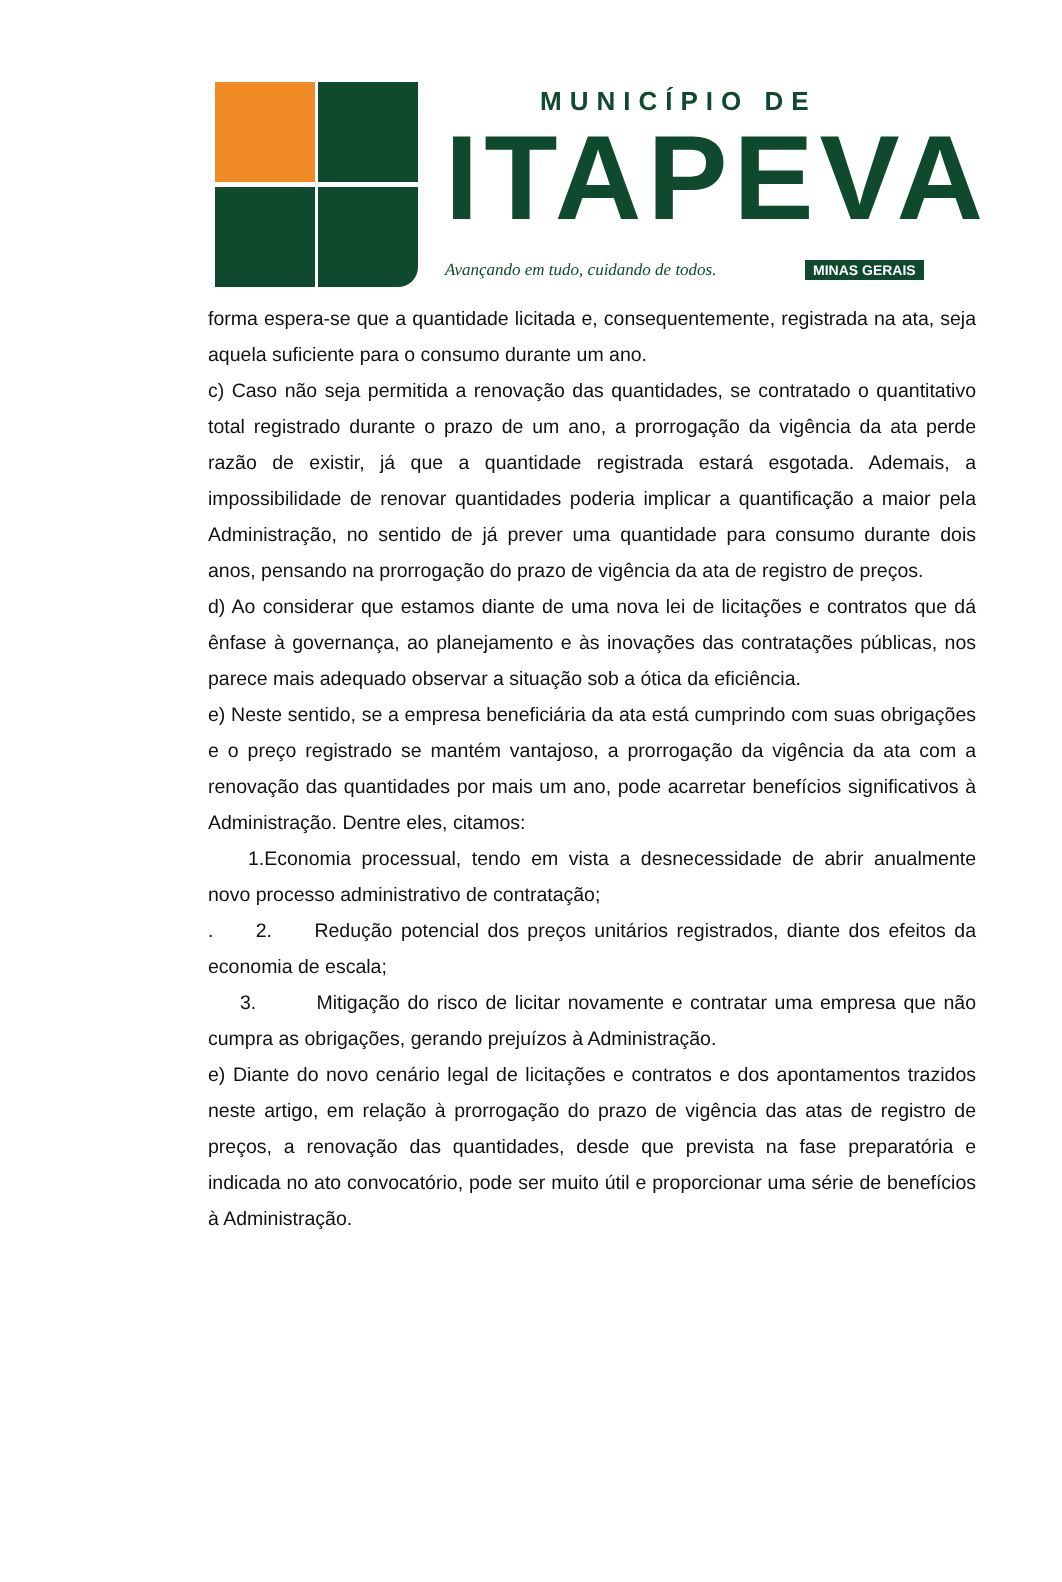MUNICÍPIO DE
ITAPEVA
Avançando em tudo, cuidando de todos.
MINAS GERAIS
forma espera-se que a quantidade licitada e, consequentemente, registrada na ata, seja aquela suficiente para o consumo durante um ano.
c) Caso não seja permitida a renovação das quantidades, se contratado o quantitativo total registrado durante o prazo de um ano, a prorrogação da vigência da ata perde razão de existir, já que a quantidade registrada estará esgotada. Ademais, a impossibilidade de renovar quantidades poderia implicar a quantificação a maior pela Administração, no sentido de já prever uma quantidade para consumo durante dois anos, pensando na prorrogação do prazo de vigência da ata de registro de preços.
d) Ao considerar que estamos diante de uma nova lei de licitações e contratos que dá ênfase à governança, ao planejamento e às inovações das contratações públicas, nos parece mais adequado observar a situação sob a ótica da eficiência.
e) Neste sentido, se a empresa beneficiária da ata está cumprindo com suas obrigações e o preço registrado se mantém vantajoso, a prorrogação da vigência da ata com a renovação das quantidades por mais um ano, pode acarretar benefícios significativos à Administração. Dentre eles, citamos:
1.Economia processual, tendo em vista a desnecessidade de abrir anualmente novo processo administrativo de contratação;
. 2. Redução potencial dos preços unitários registrados, diante dos efeitos da economia de escala;
3. Mitigação do risco de licitar novamente e contratar uma empresa que não cumpra as obrigações, gerando prejuízos à Administração.
e) Diante do novo cenário legal de licitações e contratos e dos apontamentos trazidos neste artigo, em relação à prorrogação do prazo de vigência das atas de registro de preços, a renovação das quantidades, desde que prevista na fase preparatória e indicada no ato convocatório, pode ser muito útil e proporcionar uma série de benefícios à Administração.